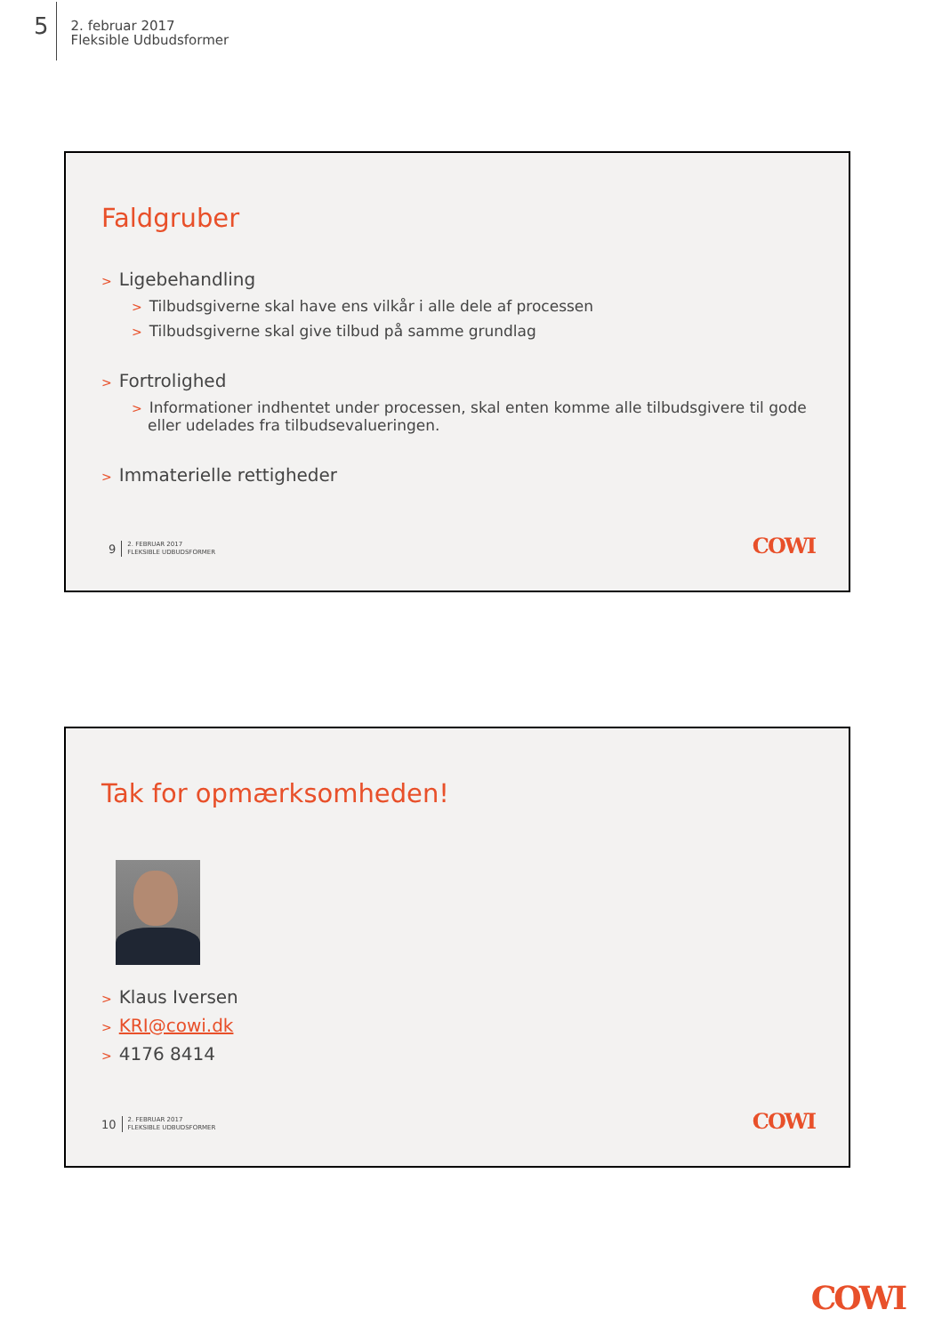5
2. februar 2017
Fleksible Udbudsformer
Faldgruber
> Ligebehandling
> Tilbudsgiverne skal have ens vilkår i alle dele af processen
> Tilbudsgiverne skal give tilbud på samme grundlag
> Fortrolighed
> Informationer indhentet under processen, skal enten komme alle tilbudsgivere til gode eller udelades fra tilbudsevalueringen.
> Immaterielle rettigheder
9
2. FEBRUAR 2017
FLEKSIBLE UDBUDSFORMER
COWI
Tak for opmærksomheden!
> Klaus Iversen
> KRI@cowi.dk
> 4176 8414
10
2. FEBRUAR 2017
FLEKSIBLE UDBUDSFORMER
COWI
COWI